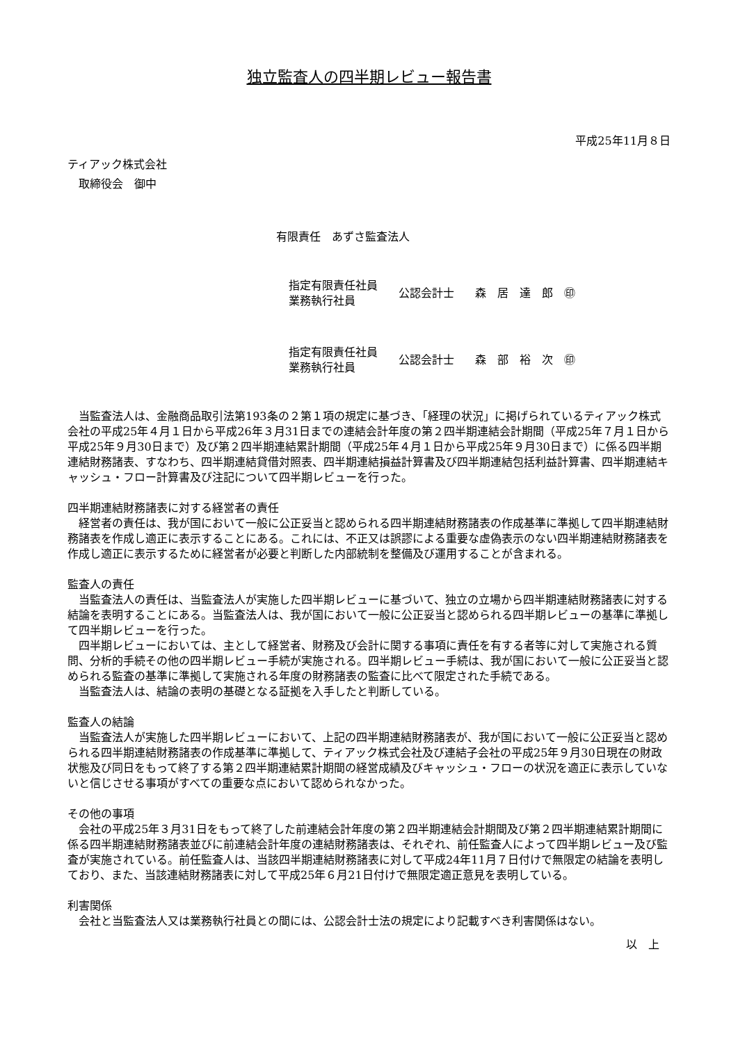独立監査人の四半期レビュー報告書
平成25年11月８日
ティアック株式会社
　取締役会　御中
有限責任　あずさ監査法人
指定有限責任社員
業務執行社員
公認会計士 森　居　達　郎　㊞
指定有限責任社員
業務執行社員
公認会計士 森　部　裕　次　㊞
当監査法人は、金融商品取引法第193条の２第１項の規定に基づき、「経理の状況」に掲げられているティアック株式会社の平成25年４月１日から平成26年３月31日までの連結会計年度の第２四半期連結会計期間（平成25年７月１日から平成25年９月30日まで）及び第２四半期連結累計期間（平成25年４月１日から平成25年９月30日まで）に係る四半期連結財務諸表、すなわち、四半期連結貸借対照表、四半期連結損益計算書及び四半期連結包括利益計算書、四半期連結キャッシュ・フロー計算書及び注記について四半期レビューを行った。
四半期連結財務諸表に対する経営者の責任
経営者の責任は、我が国において一般に公正妥当と認められる四半期連結財務諸表の作成基準に準拠して四半期連結財務諸表を作成し適正に表示することにある。これには、不正又は誤謬による重要な虚偽表示のない四半期連結財務諸表を作成し適正に表示するために経営者が必要と判断した内部統制を整備及び運用することが含まれる。
監査人の責任
当監査法人の責任は、当監査法人が実施した四半期レビューに基づいて、独立の立場から四半期連結財務諸表に対する結論を表明することにある。当監査法人は、我が国において一般に公正妥当と認められる四半期レビューの基準に準拠して四半期レビューを行った。
四半期レビューにおいては、主として経営者、財務及び会計に関する事項に責任を有する者等に対して実施される質問、分析的手続その他の四半期レビュー手続が実施される。四半期レビュー手続は、我が国において一般に公正妥当と認められる監査の基準に準拠して実施される年度の財務諸表の監査に比べて限定された手続である。
当監査法人は、結論の表明の基礎となる証拠を入手したと判断している。
監査人の結論
当監査法人が実施した四半期レビューにおいて、上記の四半期連結財務諸表が、我が国において一般に公正妥当と認められる四半期連結財務諸表の作成基準に準拠して、ティアック株式会社及び連結子会社の平成25年９月30日現在の財政状態及び同日をもって終了する第２四半期連結累計期間の経営成績及びキャッシュ・フローの状況を適正に表示していないと信じさせる事項がすべての重要な点において認められなかった。
その他の事項
会社の平成25年３月31日をもって終了した前連結会計年度の第２四半期連結会計期間及び第２四半期連結累計期間に係る四半期連結財務諸表並びに前連結会計年度の連結財務諸表は、それぞれ、前任監査人によって四半期レビュー及び監査が実施されている。前任監査人は、当該四半期連結財務諸表に対して平成24年11月７日付けで無限定の結論を表明しており、また、当該連結財務諸表に対して平成25年６月21日付けで無限定適正意見を表明している。
利害関係
会社と当監査法人又は業務執行社員との間には、公認会計士法の規定により記載すべき利害関係はない。
以　上